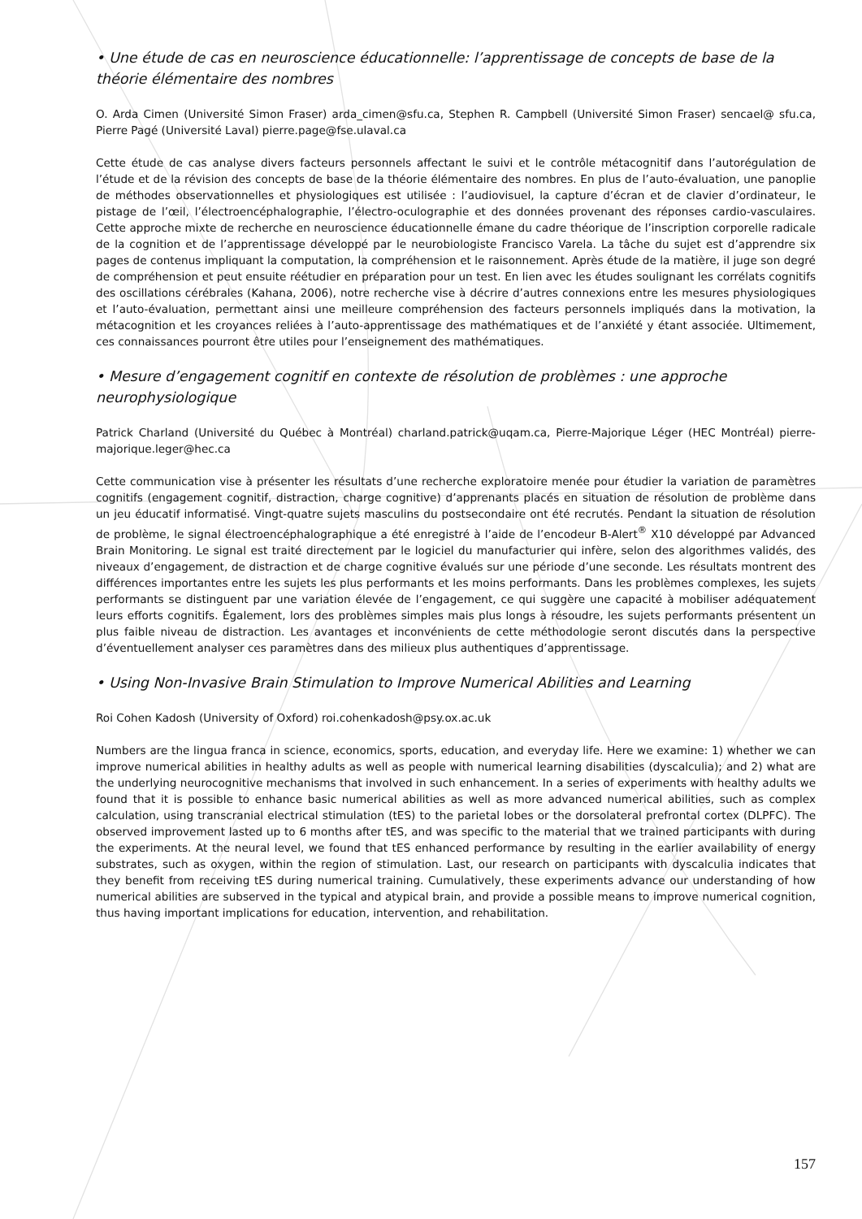• Une étude de cas en neuroscience éducationnelle: l’apprentissage de concepts de base de la théorie élémentaire des nombres
O. Arda Cimen (Université Simon Fraser) arda_cimen@sfu.ca, Stephen R. Campbell (Université Simon Fraser) sencael@ sfu.ca, Pierre Pagé (Université Laval) pierre.page@fse.ulaval.ca
Cette étude de cas analyse divers facteurs personnels affectant le suivi et le contrôle métacognitif dans l’autorégulation de l’étude et de la révision des concepts de base de la théorie élémentaire des nombres. En plus de l’auto-évaluation, une panoplie de méthodes observationnelles et physiologiques est utilisée : l’audiovisuel, la capture d’écran et de clavier d’ordinateur, le pistage de l’œil, l’électroencéphalographie, l’électro-oculographie et des données provenant des réponses cardio-vasculaires. Cette approche mixte de recherche en neuroscience éducationnelle émane du cadre théorique de l’inscription corporelle radicale de la cognition et de l’apprentissage développé par le neurobiologiste Francisco Varela. La tâche du sujet est d’apprendre six pages de contenus impliquant la computation, la compréhension et le raisonnement. Après étude de la matière, il juge son degré de compréhension et peut ensuite réétudier en préparation pour un test. En lien avec les études soulignant les corrélats cognitifs des oscillations cérébrales (Kahana, 2006), notre recherche vise à décrire d’autres connexions entre les mesures physiologiques et l’auto-évaluation, permettant ainsi une meilleure compréhension des facteurs personnels impliqués dans la motivation, la métacognition et les croyances reliées à l’auto-apprentissage des mathématiques et de l’anxiété y étant associée. Ultimement, ces connaissances pourront être utiles pour l’enseignement des mathématiques.
• Mesure d’engagement cognitif en contexte de résolution de problèmes : une approche neurophysiologique
Patrick Charland (Université du Québec à Montréal) charland.patrick@uqam.ca, Pierre-Majorique Léger (HEC Montréal) pierre-majorique.leger@hec.ca
Cette communication vise à présenter les résultats d’une recherche exploratoire menée pour étudier la variation de paramètres cognitifs (engagement cognitif, distraction, charge cognitive) d’apprenants placés en situation de résolution de problème dans un jeu éducatif informatisé. Vingt-quatre sujets masculins du postsecondaire ont été recrutés. Pendant la situation de résolution de problème, le signal électroencéphalographique a été enregistré à l’aide de l’encodeur B-Alert<sup>®</sup> X10 développé par Advanced Brain Monitoring. Le signal est traité directement par le logiciel du manufacturier qui infère, selon des algorithmes validés, des niveaux d’engagement, de distraction et de charge cognitive évalués sur une période d’une seconde. Les résultats montrent des différences importantes entre les sujets les plus performants et les moins performants. Dans les problèmes complexes, les sujets performants se distinguent par une variation élevée de l’engagement, ce qui suggère une capacité à mobiliser adéquatement leurs efforts cognitifs. Également, lors des problèmes simples mais plus longs à résoudre, les sujets performants présentent un plus faible niveau de distraction. Les avantages et inconvénients de cette méthodologie seront discutés dans la perspective d’éventuellement analyser ces paramètres dans des milieux plus authentiques d’apprentissage.
• Using Non-Invasive Brain Stimulation to Improve Numerical Abilities and Learning
Roi Cohen Kadosh (University of Oxford) roi.cohenkadosh@psy.ox.ac.uk
Numbers are the lingua franca in science, economics, sports, education, and everyday life. Here we examine: 1) whether we can improve numerical abilities in healthy adults as well as people with numerical learning disabilities (dyscalculia); and 2) what are the underlying neurocognitive mechanisms that involved in such enhancement. In a series of experiments with healthy adults we found that it is possible to enhance basic numerical abilities as well as more advanced numerical abilities, such as complex calculation, using transcranial electrical stimulation (tES) to the parietal lobes or the dorsolateral prefrontal cortex (DLPFC). The observed improvement lasted up to 6 months after tES, and was specific to the material that we trained participants with during the experiments. At the neural level, we found that tES enhanced performance by resulting in the earlier availability of energy substrates, such as oxygen, within the region of stimulation. Last, our research on participants with dyscalculia indicates that they benefit from receiving tES during numerical training. Cumulatively, these experiments advance our understanding of how numerical abilities are subserved in the typical and atypical brain, and provide a possible means to improve numerical cognition, thus having important implications for education, intervention, and rehabilitation.
157